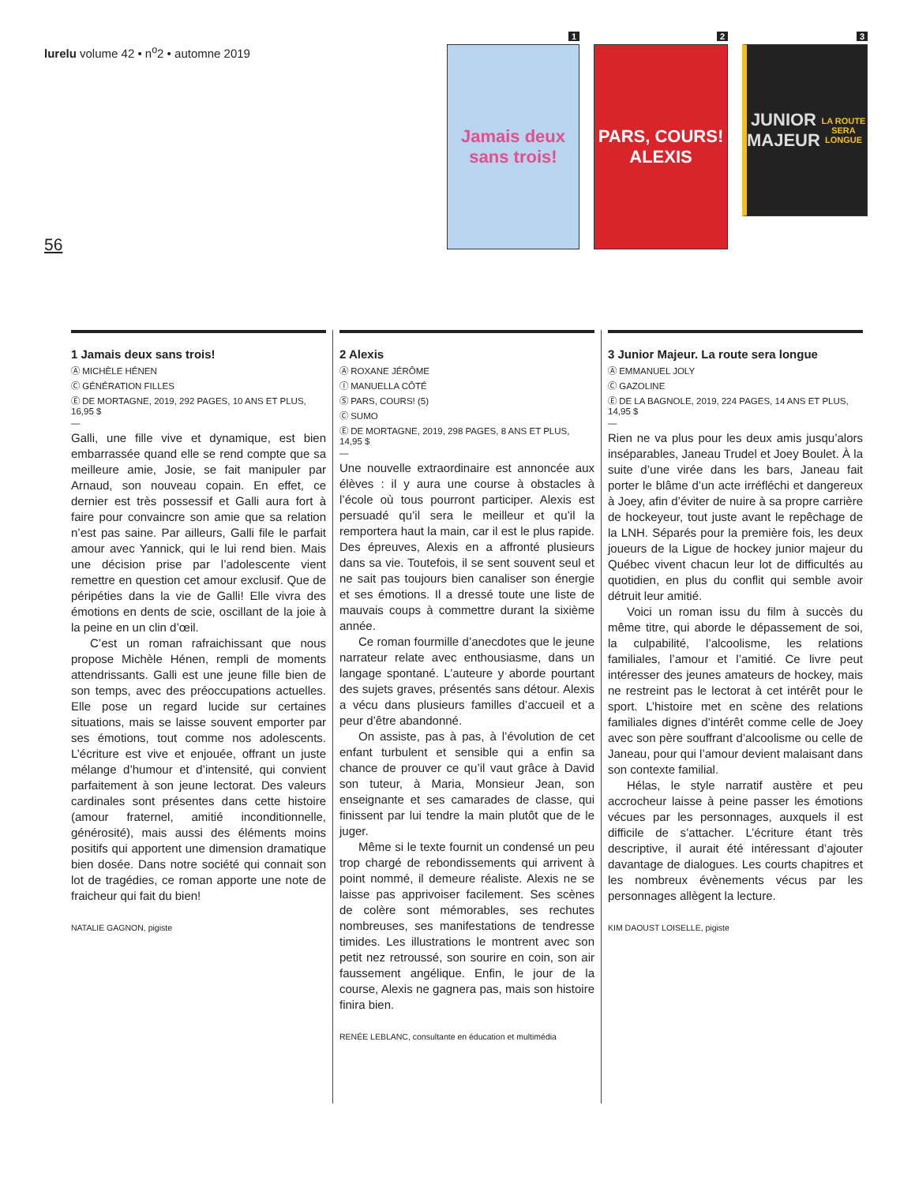lurelu volume 42 • n<sup>o</sup>2 • automne 2019
56
1
Jamais deux sans trois!
2
PARS, COURS!
ALEXIS
3
JUNIOR MAJEUR
LA ROUTE SERA LONGUE
1 Jamais deux sans trois!
Ⓐ MICHÈLE HÉNEN
Ⓒ GÉNÉRATION FILLES
Ⓔ DE MORTAGNE, 2019, 292 PAGES, 10 ANS ET PLUS, 16,95 $
—
Galli, une fille vive et dynamique, est bien embarrassée quand elle se rend compte que sa meilleure amie, Josie, se fait manipuler par Arnaud, son nouveau copain. En effet, ce dernier est très possessif et Galli aura fort à faire pour convaincre son amie que sa relation n’est pas saine. Par ailleurs, Galli file le parfait amour avec Yannick, qui le lui rend bien. Mais une décision prise par l’adolescente vient remettre en question cet amour exclusif. Que de péripéties dans la vie de Galli! Elle vivra des émotions en dents de scie, oscillant de la joie à la peine en un clin d’œil.
C’est un roman rafraichissant que nous propose Michèle Hénen, rempli de moments attendrissants. Galli est une jeune fille bien de son temps, avec des préoccupations actuelles. Elle pose un regard lucide sur certaines situations, mais se laisse souvent emporter par ses émotions, tout comme nos adolescents. L’écriture est vive et enjouée, offrant un juste mélange d’humour et d’intensité, qui convient parfaitement à son jeune lectorat. Des valeurs cardinales sont présentes dans cette histoire (amour fraternel, amitié inconditionnelle, générosité), mais aussi des éléments moins positifs qui apportent une dimension dramatique bien dosée. Dans notre société qui connait son lot de tragédies, ce roman apporte une note de fraicheur qui fait du bien!
NATALIE GAGNON, pigiste
2 Alexis
Ⓐ ROXANE JÉRÔME
Ⓘ MANUELLA CÔTÉ
Ⓢ PARS, COURS! (5)
Ⓒ SUMO
Ⓔ DE MORTAGNE, 2019, 298 PAGES, 8 ANS ET PLUS, 14,95 $
—
Une nouvelle extraordinaire est annoncée aux élèves : il y aura une course à obstacles à l’école où tous pourront participer. Alexis est persuadé qu’il sera le meilleur et qu’il la remportera haut la main, car il est le plus rapide. Des épreuves, Alexis en a affronté plusieurs dans sa vie. Toutefois, il se sent souvent seul et ne sait pas toujours bien canaliser son énergie et ses émotions. Il a dressé toute une liste de mauvais coups à commettre durant la sixième année.
Ce roman fourmille d’anecdotes que le jeune narrateur relate avec enthousiasme, dans un langage spontané. L’auteure y aborde pourtant des sujets graves, présentés sans détour. Alexis a vécu dans plusieurs familles d’accueil et a peur d’être abandonné.
On assiste, pas à pas, à l’évolution de cet enfant turbulent et sensible qui a enfin sa chance de prouver ce qu’il vaut grâce à David son tuteur, à Maria, Monsieur Jean, son enseignante et ses camarades de classe, qui finissent par lui tendre la main plutôt que de le juger.
Même si le texte fournit un condensé un peu trop chargé de rebondissements qui arrivent à point nommé, il demeure réaliste. Alexis ne se laisse pas apprivoiser facilement. Ses scènes de colère sont mémorables, ses rechutes nombreuses, ses manifestations de tendresse timides. Les illustrations le montrent avec son petit nez retroussé, son sourire en coin, son air faussement angélique. Enfin, le jour de la course, Alexis ne gagnera pas, mais son histoire finira bien.
RENÉE LEBLANC, consultante en éducation et multimédia
3 Junior Majeur. La route sera longue
Ⓐ EMMANUEL JOLY
Ⓒ GAZOLINE
Ⓔ DE LA BAGNOLE, 2019, 224 PAGES, 14 ANS ET PLUS, 14,95 $
—
Rien ne va plus pour les deux amis jusqu’alors inséparables, Janeau Trudel et Joey Boulet. À la suite d’une virée dans les bars, Janeau fait porter le blâme d’un acte irréfléchi et dangereux à Joey, afin d’éviter de nuire à sa propre carrière de hockeyeur, tout juste avant le repêchage de la LNH. Séparés pour la première fois, les deux joueurs de la Ligue de hockey junior majeur du Québec vivent chacun leur lot de difficultés au quotidien, en plus du conflit qui semble avoir détruit leur amitié.
Voici un roman issu du film à succès du même titre, qui aborde le dépassement de soi, la culpabilité, l’alcoolisme, les relations familiales, l’amour et l’amitié. Ce livre peut intéresser des jeunes amateurs de hockey, mais ne restreint pas le lectorat à cet intérêt pour le sport. L’histoire met en scène des relations familiales dignes d’intérêt comme celle de Joey avec son père souffrant d’alcoolisme ou celle de Janeau, pour qui l’amour devient malaisant dans son contexte familial.
Hélas, le style narratif austère et peu accrocheur laisse à peine passer les émotions vécues par les personnages, auxquels il est difficile de s’attacher. L’écriture étant très descriptive, il aurait été intéressant d’ajouter davantage de dialogues. Les courts chapitres et les nombreux évènements vécus par les personnages allègent la lecture.
KIM DAOUST LOISELLE, pigiste